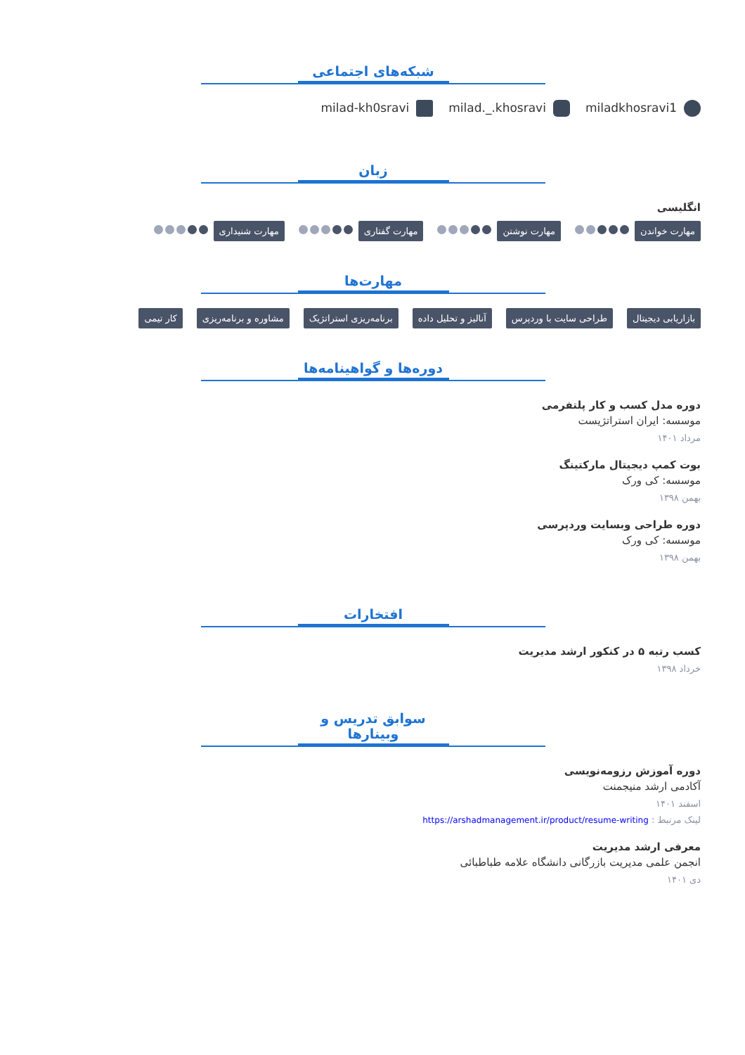شبکه‌های اجتماعی
miladkhosravi1 milad._.khosravi milad-kh0sravi
زبان
انگلیسی
مهارت خواندن مهارت نوشتن مهارت گفتاری مهارت شنیداری
مهارت‌ها
بازاریابی دیجیتال طراحی سایت با وردپرس آنالیز و تحلیل داده برنامه‌ریزی استراتژیک مشاوره و برنامه‌ریزی کار تیمی
دوره‌ها و گواهینامه‌ها
دوره مدل کسب و کار پلتفرمی
موسسه: ایران استراتژیست
مرداد ۱۴۰۱
بوت کمپ دیجیتال مارکتینگ
موسسه: کی ورک
بهمن ۱۳۹۸
دوره طراحی وبسایت وردپرسی
موسسه: کی ورک
بهمن ۱۳۹۸
افتخارات
کسب رتبه ۵ در کنکور ارشد مدیریت
خرداد ۱۳۹۸
سوابق تدریس و وبینارها
دوره آموزش رزومه‌نویسی
آکادمی ارشد منیجمنت
اسفند ۱۴۰۱
لینک مرتبط : https://arshadmanagement.ir/product/resume-writing
معرفی ارشد مدیریت
انجمن علمی مدیریت بازرگانی دانشگاه علامه طباطبائی
دی ۱۴۰۱